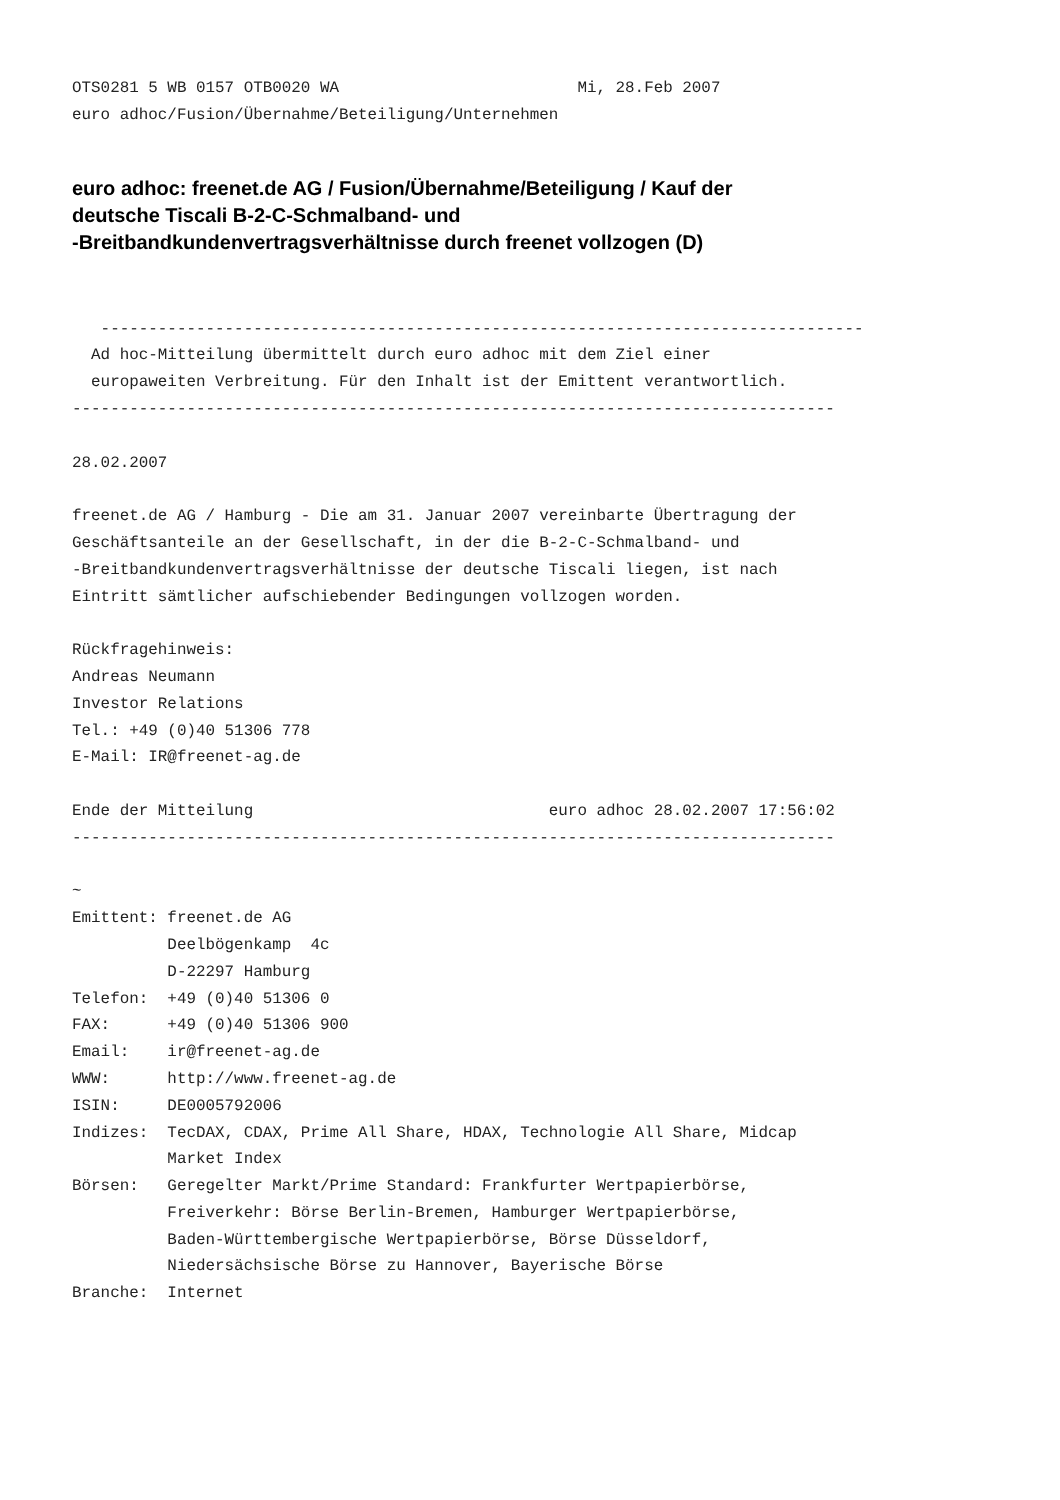OTS0281 5 WB 0157 OTB0020 WA                         Mi, 28.Feb 2007
euro adhoc/Fusion/Übernahme/Beteiligung/Unternehmen
euro adhoc: freenet.de AG / Fusion/Übernahme/Beteiligung / Kauf der
deutsche Tiscali B-2-C-Schmalband- und
-Breitbandkundenvertragsverhältnisse durch freenet vollzogen (D)
   --------------------------------------------------------------------------------
  Ad hoc-Mitteilung übermittelt durch euro adhoc mit dem Ziel einer
  europaweiten Verbreitung. Für den Inhalt ist der Emittent verantwortlich.
--------------------------------------------------------------------------------

28.02.2007

freenet.de AG / Hamburg - Die am 31. Januar 2007 vereinbarte Übertragung der
Geschäftsanteile an der Gesellschaft, in der die B-2-C-Schmalband- und
-Breitbandkundenvertragsverhältnisse der deutsche Tiscali liegen, ist nach
Eintritt sämtlicher aufschiebender Bedingungen vollzogen worden.

Rückfragehinweis:
Andreas Neumann
Investor Relations
Tel.: +49 (0)40 51306 778
E-Mail: IR@freenet-ag.de

Ende der Mitteilung                               euro adhoc 28.02.2007 17:56:02
--------------------------------------------------------------------------------

~
Emittent: freenet.de AG
          Deelbögenkamp  4c
          D-22297 Hamburg
Telefon:  +49 (0)40 51306 0
FAX:      +49 (0)40 51306 900
Email:    ir@freenet-ag.de
WWW:      http://www.freenet-ag.de
ISIN:     DE0005792006
Indizes:  TecDAX, CDAX, Prime All Share, HDAX, Technologie All Share, Midcap
          Market Index
Börsen:   Geregelter Markt/Prime Standard: Frankfurter Wertpapierbörse,
          Freiverkehr: Börse Berlin-Bremen, Hamburger Wertpapierbörse,
          Baden-Württembergische Wertpapierbörse, Börse Düsseldorf,
          Niedersächsische Börse zu Hannover, Bayerische Börse
Branche:  Internet